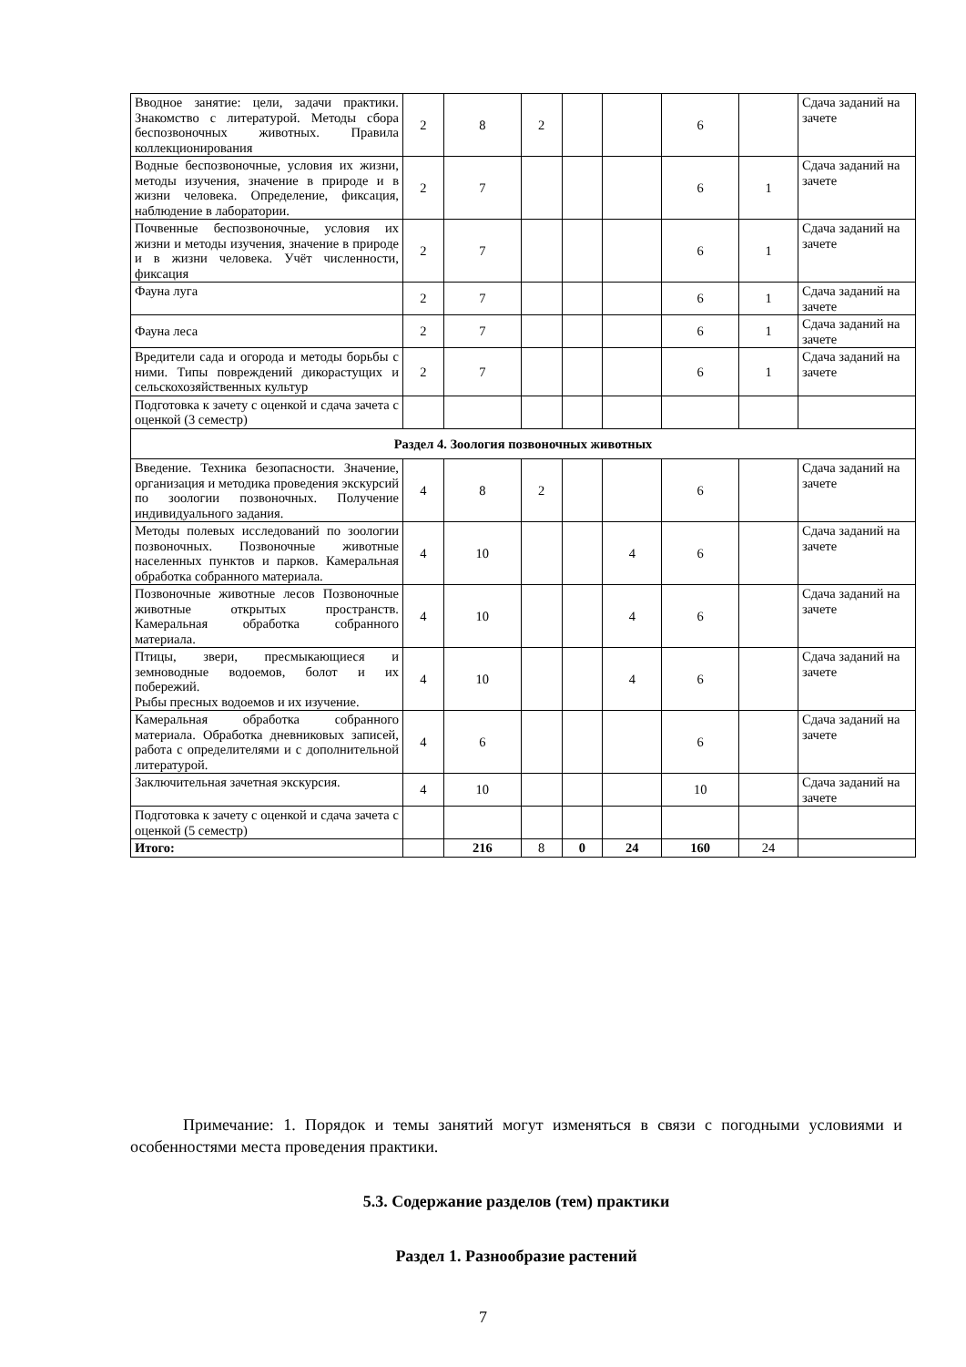| Вводное занятие: цели, задачи практики. Знакомство с литературой. Методы сбора беспозвоночных животных. Правила коллекционирования | 2 | 8 | 2 | | | 6 | | Сдача заданий на зачете |
| Водные беспозвоночные, условия их жизни, методы изучения, значение в природе и в жизни человека. Определение, фиксация, наблюдение в лаборатории. | 2 | 7 | | | | 6 | 1 | Сдача заданий на зачете |
| Почвенные беспозвоночные, условия их жизни и методы изучения, значение в природе и в жизни человека. Учёт численности, фиксация | 2 | 7 | | | | 6 | 1 | Сдача заданий на зачете |
| Фауна луга | 2 | 7 | | | | 6 | 1 | Сдача заданий на зачете |
| Фауна леса | 2 | 7 | | | | 6 | 1 | Сдача заданий на зачете |
| Вредители сада и огорода и методы борьбы с ними. Типы повреждений дикорастущих и сельскохозяйственных культур | 2 | 7 | | | | 6 | 1 | Сдача заданий на зачете |
| Подготовка к зачету с оценкой и сдача зачета с оценкой (3 семестр) | | | | | | | | |
| Раздел 4. Зоология позвоночных животных | | | | | | | | |
| Введение. Техника безопасности. Значение, организация и методика проведения экскурсий по зоологии позвоночных. Получение индивидуального задания. | 4 | 8 | 2 | | | 6 | | Сдача заданий на зачете |
| Методы полевых исследований по зоологии позвоночных. Позвоночные животные населенных пунктов и парков. Камеральная обработка собранного материала. | 4 | 10 | | | 4 | 6 | | Сдача заданий на зачете |
| Позвоночные животные лесов Позвоночные животные открытых пространств. Камеральная обработка собранного материала. | 4 | 10 | | | 4 | 6 | | Сдача заданий на зачете |
| Птицы, звери, пресмыкающиеся и земноводные водоемов, болот и их побережий. Рыбы пресных водоемов и их изучение. | 4 | 10 | | | 4 | 6 | | Сдача заданий на зачете |
| Камеральная обработка собранного материала. Обработка дневниковых записей, работа с определителями и с дополнительной литературой. | 4 | 6 | | | | 6 | | Сдача заданий на зачете |
| Заключительная зачетная экскурсия. | 4 | 10 | | | | 10 | | Сдача заданий на зачете |
| Подготовка к зачету с оценкой и сдача зачета с оценкой (5 семестр) | | | | | | | | |
| Итого: | | 216 | 8 | 0 | 24 | 160 | 24 | |
Примечание: 1. Порядок и темы занятий могут изменяться в связи с погодными условиями и особенностями места проведения практики.
5.3. Содержание разделов (тем) практики
Раздел 1. Разнообразие растений
7